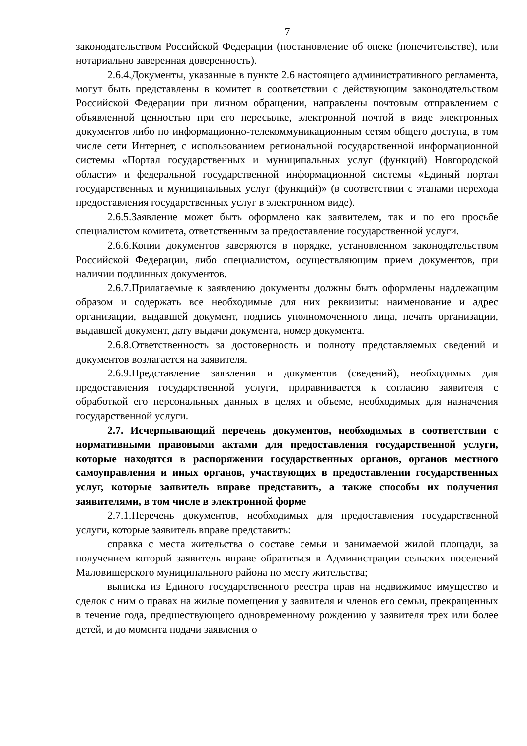7
законодательством Российской Федерации (постановление об опеке (попечительстве), или нотариально заверенная доверенность).
2.6.4.Документы, указанные в пункте 2.6 настоящего административного регламента, могут быть представлены в комитет в соответствии с действующим законодательством Российской Федерации при личном обращении, направлены почтовым отправлением с объявленной ценностью при его пересылке, электронной почтой в виде электронных документов либо по информационно-телекоммуникационным сетям общего доступа, в том числе сети Интернет, с использованием региональной государственной информационной системы «Портал государственных и муниципальных услуг (функций) Новгородской области» и федеральной государственной информационной системы «Единый портал государственных и муниципальных услуг (функций)» (в соответствии с этапами перехода предоставления государственных услуг в электронном виде).
2.6.5.Заявление может быть оформлено как заявителем, так и по его просьбе специалистом комитета, ответственным за предоставление государственной услуги.
2.6.6.Копии документов заверяются в порядке, установленном законодательством Российской Федерации, либо специалистом, осуществляющим прием документов, при наличии подлинных документов.
2.6.7.Прилагаемые к заявлению документы должны быть оформлены надлежащим образом и содержать все необходимые для них реквизиты: наименование и адрес организации, выдавшей документ, подпись уполномоченного лица, печать организации, выдавшей документ, дату выдачи документа, номер документа.
2.6.8.Ответственность за достоверность и полноту представляемых сведений и документов возлагается на заявителя.
2.6.9.Представление заявления и документов (сведений), необходимых для предоставления государственной услуги, приравнивается к согласию заявителя с обработкой его персональных данных в целях и объеме, необходимых для назначения государственной услуги.
2.7. Исчерпывающий перечень документов, необходимых в соответствии с нормативными правовыми актами для предоставления государственной услуги, которые находятся в распоряжении государственных органов, органов местного самоуправления и иных органов, участвующих в предоставлении государственных услуг, которые заявитель вправе представить, а также способы их получения заявителями, в том числе в электронной форме
2.7.1.Перечень документов, необходимых для предоставления государственной услуги, которые заявитель вправе представить:
справка с места жительства о составе семьи и занимаемой жилой площади, за получением которой заявитель вправе обратиться в Администрации сельских поселений Маловишерского муниципального района по месту жительства;
выписка из Единого государственного реестра прав на недвижимое имущество и сделок с ним о правах на жилые помещения у заявителя и членов его семьи, прекращенных в течение года, предшествующего одновременному рождению у заявителя трех или более детей, и до момента подачи заявления о